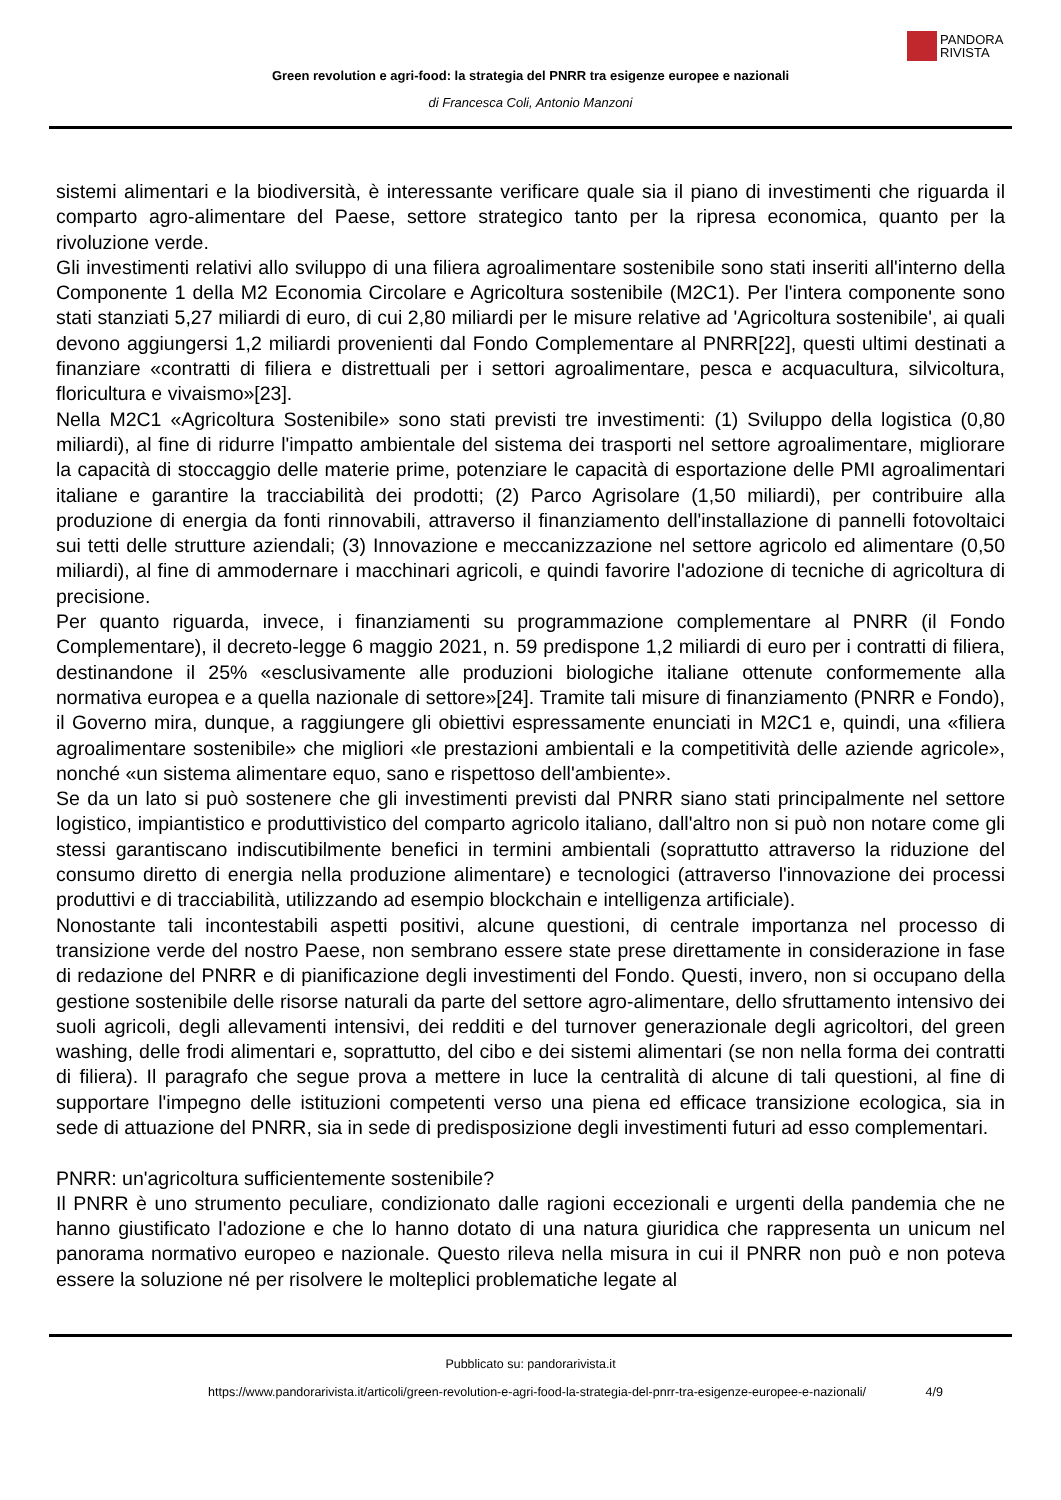PANDORA
RIVISTA
Green revolution e agri-food: la strategia del PNRR tra esigenze europee e nazionali
di Francesca Coli, Antonio Manzoni
sistemi alimentari e la biodiversità, è interessante verificare quale sia il piano di investimenti che riguarda il comparto agro-alimentare del Paese, settore strategico tanto per la ripresa economica, quanto per la rivoluzione verde.
Gli investimenti relativi allo sviluppo di una filiera agroalimentare sostenibile sono stati inseriti all'interno della Componente 1 della M2 Economia Circolare e Agricoltura sostenibile (M2C1). Per l'intera componente sono stati stanziati 5,27 miliardi di euro, di cui 2,80 miliardi per le misure relative ad 'Agricoltura sostenibile', ai quali devono aggiungersi 1,2 miliardi provenienti dal Fondo Complementare al PNRR[22], questi ultimi destinati a finanziare «contratti di filiera e distrettuali per i settori agroalimentare, pesca e acquacultura, silvicoltura, floricultura e vivaismo»[23].
Nella M2C1 «Agricoltura Sostenibile» sono stati previsti tre investimenti: (1) Sviluppo della logistica (0,80 miliardi), al fine di ridurre l'impatto ambientale del sistema dei trasporti nel settore agroalimentare, migliorare la capacità di stoccaggio delle materie prime, potenziare le capacità di esportazione delle PMI agroalimentari italiane e garantire la tracciabilità dei prodotti; (2) Parco Agrisolare (1,50 miliardi), per contribuire alla produzione di energia da fonti rinnovabili, attraverso il finanziamento dell'installazione di pannelli fotovoltaici sui tetti delle strutture aziendali; (3) Innovazione e meccanizzazione nel settore agricolo ed alimentare (0,50 miliardi), al fine di ammodernare i macchinari agricoli, e quindi favorire l'adozione di tecniche di agricoltura di precisione.
Per quanto riguarda, invece, i finanziamenti su programmazione complementare al PNRR (il Fondo Complementare), il decreto-legge 6 maggio 2021, n. 59 predispone 1,2 miliardi di euro per i contratti di filiera, destinandone il 25% «esclusivamente alle produzioni biologiche italiane ottenute conformemente alla normativa europea e a quella nazionale di settore»[24]. Tramite tali misure di finanziamento (PNRR e Fondo), il Governo mira, dunque, a raggiungere gli obiettivi espressamente enunciati in M2C1 e, quindi, una «filiera agroalimentare sostenibile» che migliori «le prestazioni ambientali e la competitività delle aziende agricole», nonché «un sistema alimentare equo, sano e rispettoso dell'ambiente».
Se da un lato si può sostenere che gli investimenti previsti dal PNRR siano stati principalmente nel settore logistico, impiantistico e produttivistico del comparto agricolo italiano, dall'altro non si può non notare come gli stessi garantiscano indiscutibilmente benefici in termini ambientali (soprattutto attraverso la riduzione del consumo diretto di energia nella produzione alimentare) e tecnologici (attraverso l'innovazione dei processi produttivi e di tracciabilità, utilizzando ad esempio blockchain e intelligenza artificiale).
Nonostante tali incontestabili aspetti positivi, alcune questioni, di centrale importanza nel processo di transizione verde del nostro Paese, non sembrano essere state prese direttamente in considerazione in fase di redazione del PNRR e di pianificazione degli investimenti del Fondo. Questi, invero, non si occupano della gestione sostenibile delle risorse naturali da parte del settore agro-alimentare, dello sfruttamento intensivo dei suoli agricoli, degli allevamenti intensivi, dei redditi e del turnover generazionale degli agricoltori, del green washing, delle frodi alimentari e, soprattutto, del cibo e dei sistemi alimentari (se non nella forma dei contratti di filiera). Il paragrafo che segue prova a mettere in luce la centralità di alcune di tali questioni, al fine di supportare l'impegno delle istituzioni competenti verso una piena ed efficace transizione ecologica, sia in sede di attuazione del PNRR, sia in sede di predisposizione degli investimenti futuri ad esso complementari.
PNRR: un'agricoltura sufficientemente sostenibile?
Il PNRR è uno strumento peculiare, condizionato dalle ragioni eccezionali e urgenti della pandemia che ne hanno giustificato l'adozione e che lo hanno dotato di una natura giuridica che rappresenta un unicum nel panorama normativo europeo e nazionale. Questo rileva nella misura in cui il PNRR non può e non poteva essere la soluzione né per risolvere le molteplici problematiche legate al
Pubblicato su: pandorarivista.it
https://www.pandorarivista.it/articoli/green-revolution-e-agri-food-la-strategia-del-pnrr-tra-esigenze-europee-e-nazionali/ 4/9